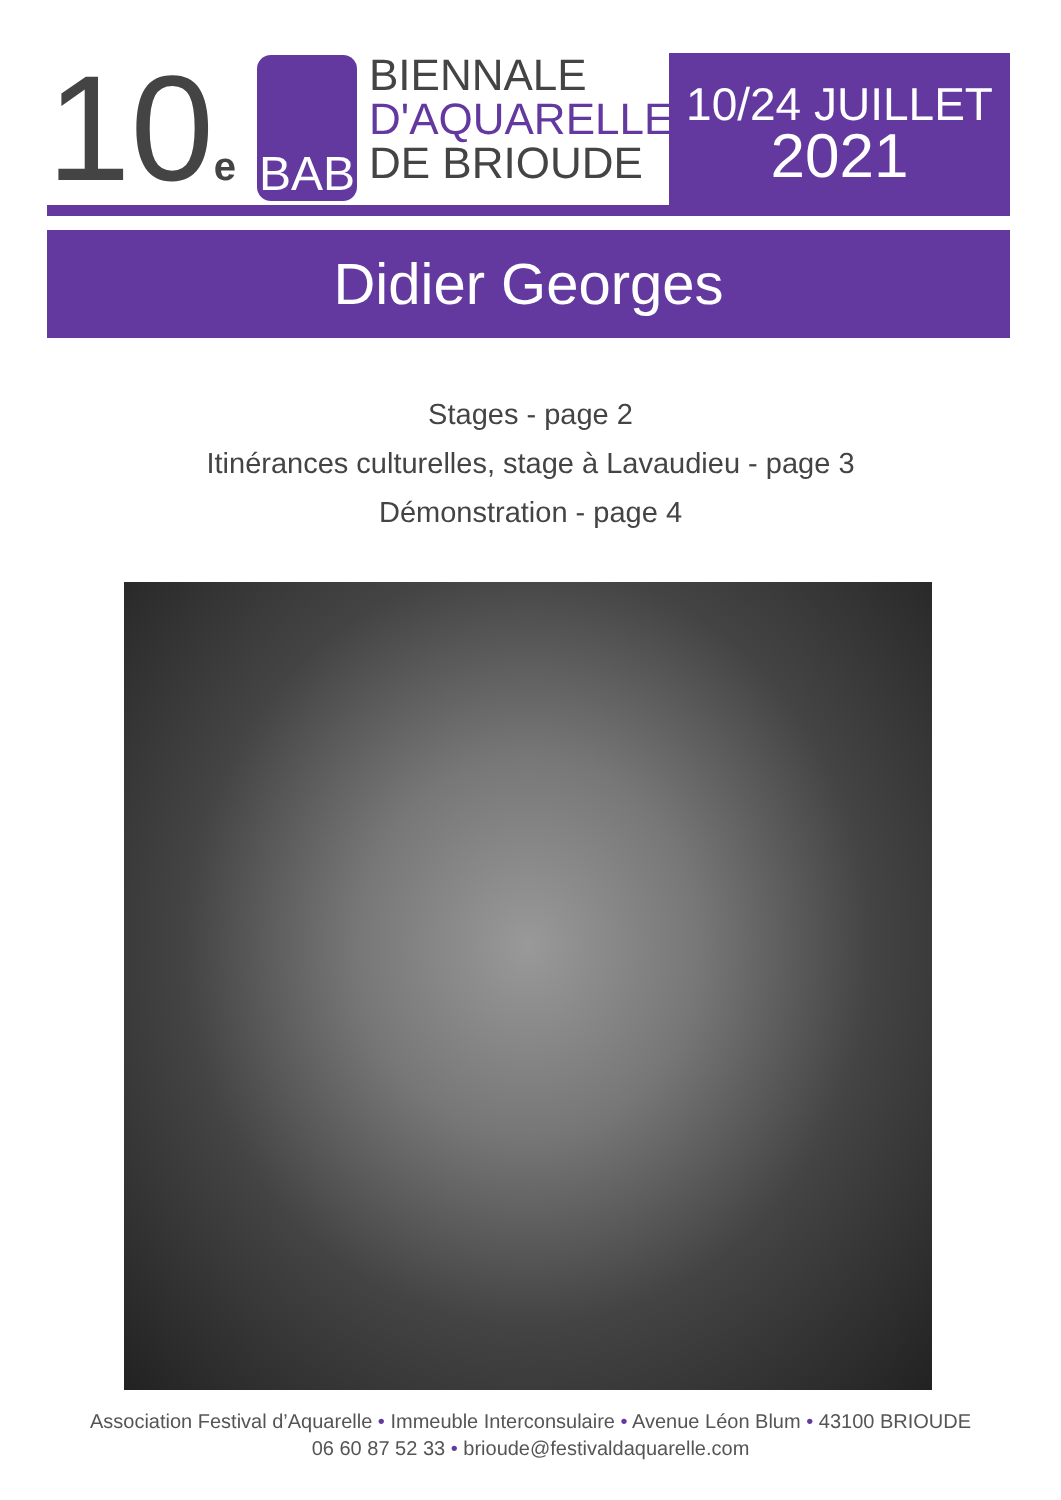10<sub>e</sub>
BAB
BIENNALE
D'AQUARELLE
DE BRIOUDE
10/24 JUILLET
2021
Didier Georges
Stages - page 2
Itinérances culturelles, stage à Lavaudieu - page 3
Démonstration - page 4
Association Festival d’Aquarelle • Immeuble Interconsulaire • Avenue Léon Blum • 43100 BRIOUDE
06 60 87 52 33 • brioude@festivaldaquarelle.com